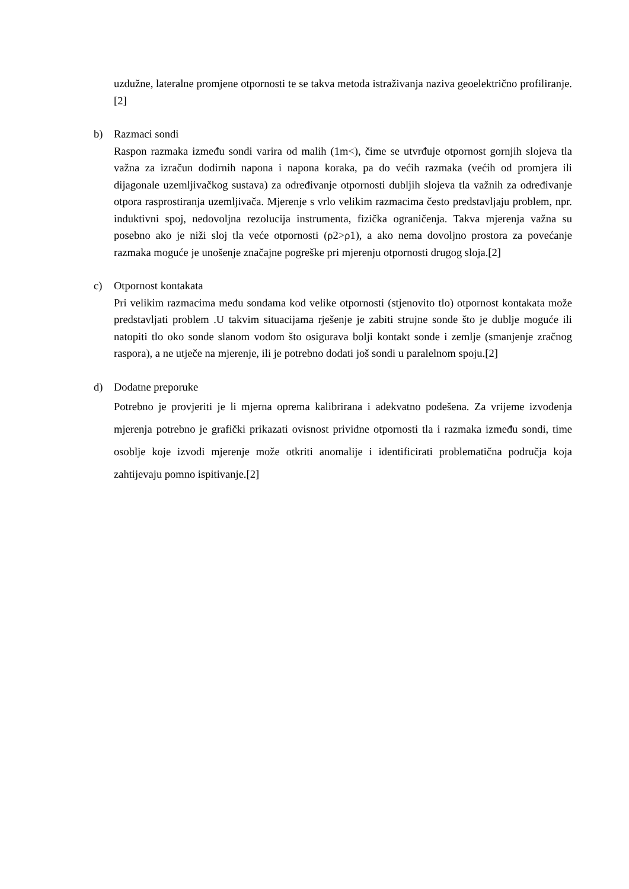uzdužne, lateralne promjene otpornosti te se takva metoda istraživanja naziva geoelektrično profiliranje.[2]
b) Razmaci sondi
Raspon razmaka između sondi varira od malih (1m<), čime se utvrđuje otpornost gornjih slojeva tla važna za izračun dodirnih napona i napona koraka, pa do većih razmaka (većih od promjera ili dijagonale uzemljivačkog sustava) za određivanje otpornosti dubljih slojeva tla važnih za određivanje otpora rasprostiranja uzemljivača. Mjerenje s vrlo velikim razmacima često predstavljaju problem, npr. induktivni spoj, nedovoljna rezolucija instrumenta, fizička ograničenja. Takva mjerenja važna su posebno ako je niži sloj tla veće otpornosti (ρ2>ρ1), a ako nema dovoljno prostora za povećanje razmaka moguće je unošenje značajne pogreške pri mjerenju otpornosti drugog sloja.[2]
c) Otpornost kontakata
Pri velikim razmacima među sondama kod velike otpornosti (stjenovito tlo) otpornost kontakata može predstavljati problem .U takvim situacijama rješenje je zabiti strujne sonde što je dublje moguće ili natopiti tlo oko sonde slanom vodom što osigurava bolji kontakt sonde i zemlje (smanjenje zračnog raspora), a ne utječe na mjerenje, ili je potrebno dodati još sondi u paralelnom spoju.[2]
d) Dodatne preporuke
Potrebno je provjeriti je li mjerna oprema kalibrirana i adekvatno podešena. Za vrijeme izvođenja mjerenja potrebno je grafički prikazati ovisnost prividne otpornosti tla i razmaka između sondi, time osoblje koje izvodi mjerenje može otkriti anomalije i identificirati problematična područja koja zahtijevaju pomno ispitivanje.[2]